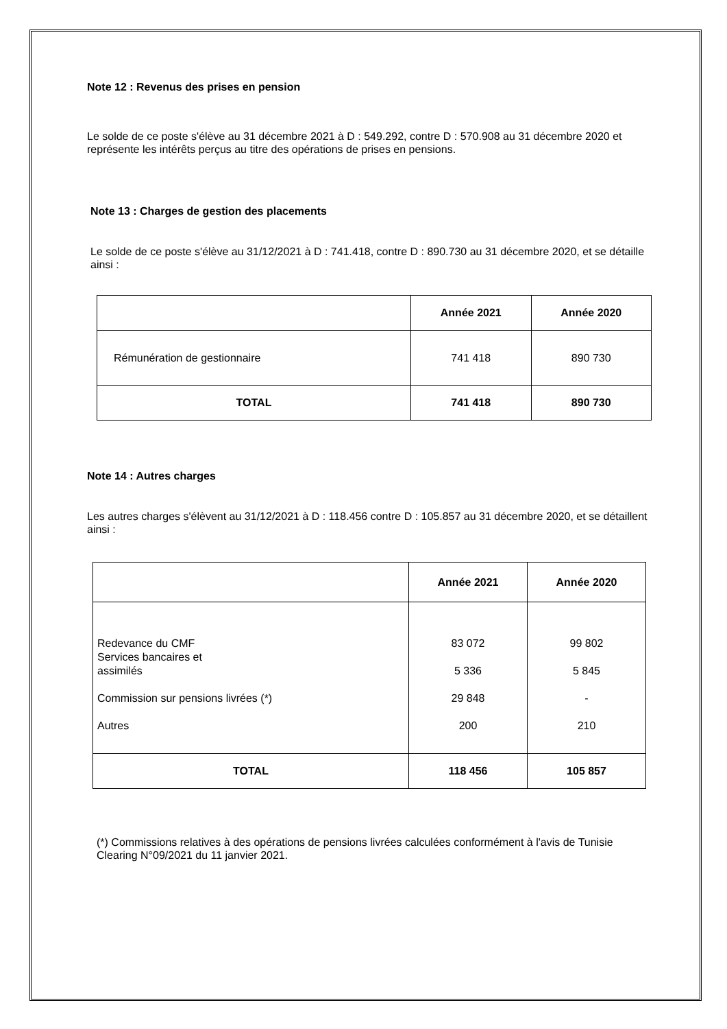Note 12 : Revenus des prises en pension
Le solde de ce poste s'élève au 31 décembre 2021 à D : 549.292, contre D : 570.908 au 31 décembre 2020 et représente les intérêts perçus au titre des opérations de prises en pensions.
Note 13 : Charges de gestion des placements
Le solde de ce poste s'élève au 31/12/2021 à D : 741.418, contre D : 890.730 au 31 décembre 2020, et se détaille ainsi :
| | Année 2021 | Année 2020 |
| --- | --- | --- |
| Rémunération de gestionnaire | 741 418 | 890 730 |
| TOTAL | 741 418 | 890 730 |
Note 14 : Autres charges
Les autres charges s'élèvent au 31/12/2021 à D : 118.456 contre D : 105.857 au 31 décembre 2020, et se détaillent ainsi :
| | Année 2021 | Année 2020 |
| --- | --- | --- |
| Redevance du CMF Services bancaires et assimilés Commission sur pensions livrées (*) Autres | 83 072 5 336 29 848 200 | 99 802 5 845 - 210 |
| TOTAL | 118 456 | 105 857 |
(*) Commissions relatives à des opérations de pensions livrées calculées conformément à l'avis de Tunisie Clearing N°09/2021 du 11 janvier 2021.